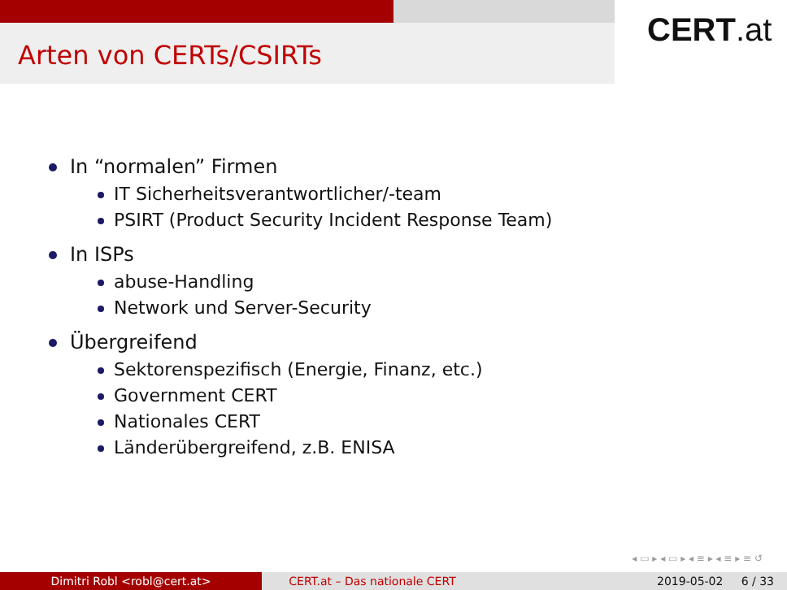Arten von CERTs/CSIRTs
CERT.at
In “normalen” Firmen
IT Sicherheitsverantwortlicher/-team
PSIRT (Product Security Incident Response Team)
In ISPs
abuse-Handling
Network und Server-Security
Übergreifend
Sektorenspezifisch (Energie, Finanz, etc.)
Government CERT
Nationales CERT
Länderübergreifend, z.B. ENISA
◂ ▭ ▸ ◂ ▭ ▸ ◂ ≡ ▸ ◂ ≡ ▸ ≡ ↺
Dimitri Robl <robl@cert.at> CERT.at – Das nationale CERT 2019-05-02 6 / 33